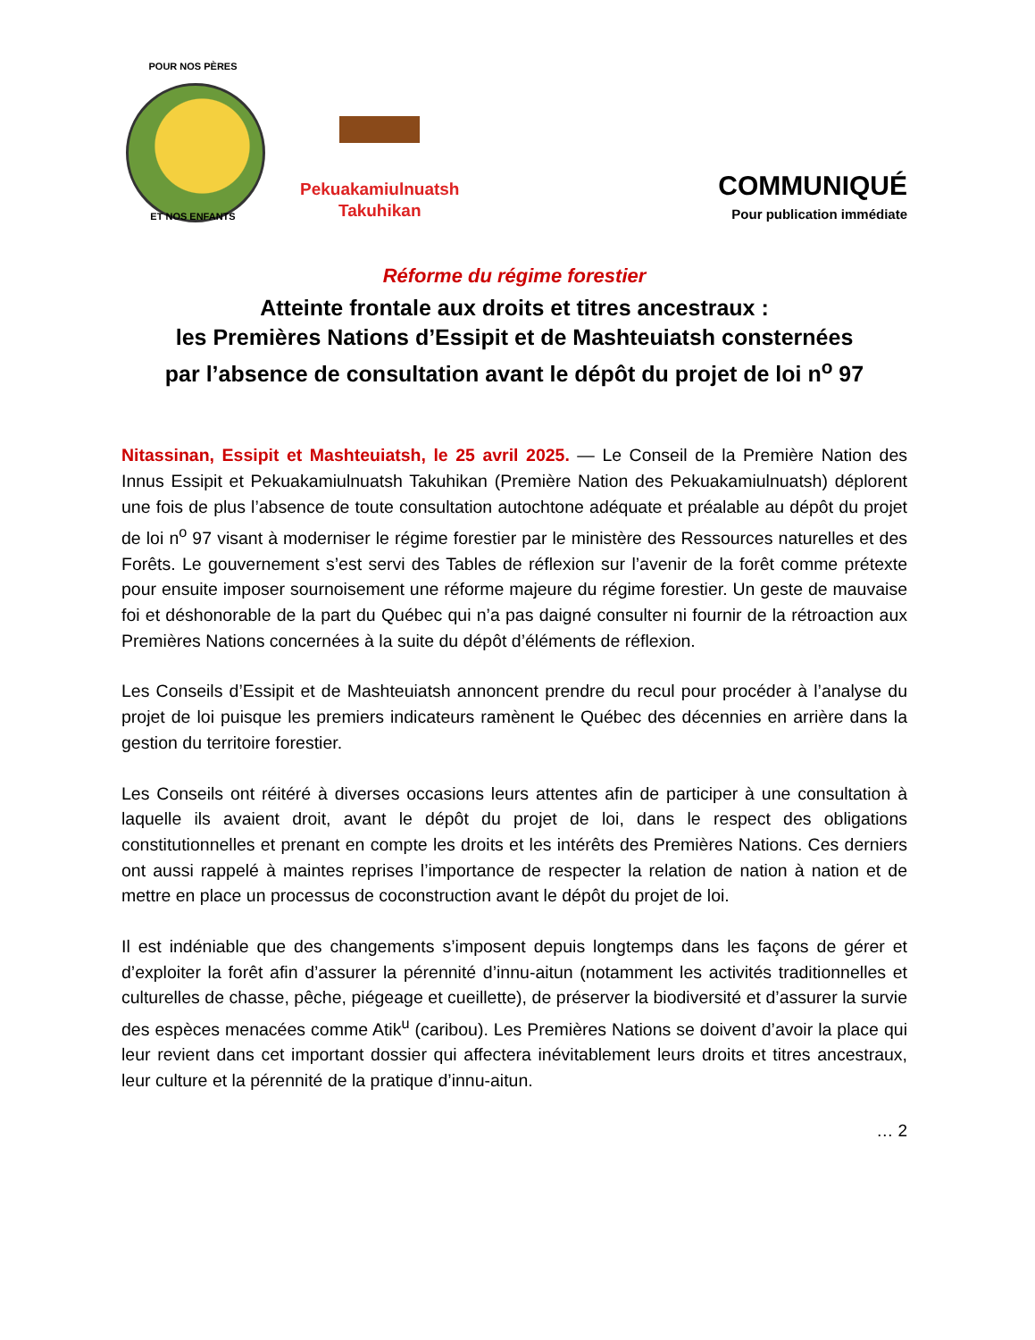POUR NOS PÈRES
ET NOS ENFANTS
Pekuakamiulnuatsh
Takuhikan
COMMUNIQUÉ
Pour publication immédiate
Réforme du régime forestier
Atteinte frontale aux droits et titres ancestraux :
les Premières Nations d’Essipit et de Mashteuiatsh consternées
par l’absence de consultation avant le dépôt du projet de loi n<sup>o</sup> 97
Nitassinan, Essipit et Mashteuiatsh, le 25 avril 2025. — Le Conseil de la Première Nation des Innus Essipit et Pekuakamiulnuatsh Takuhikan (Première Nation des Pekuakamiulnuatsh) déplorent une fois de plus l’absence de toute consultation autochtone adéquate et préalable au dépôt du projet de loi n<sup>o</sup> 97 visant à moderniser le régime forestier par le ministère des Ressources naturelles et des Forêts. Le gouvernement s’est servi des Tables de réflexion sur l’avenir de la forêt comme prétexte pour ensuite imposer sournoisement une réforme majeure du régime forestier. Un geste de mauvaise foi et déshonorable de la part du Québec qui n’a pas daigné consulter ni fournir de la rétroaction aux Premières Nations concernées à la suite du dépôt d’éléments de réflexion.
Les Conseils d’Essipit et de Mashteuiatsh annoncent prendre du recul pour procéder à l’analyse du projet de loi puisque les premiers indicateurs ramènent le Québec des décennies en arrière dans la gestion du territoire forestier.
Les Conseils ont réitéré à diverses occasions leurs attentes afin de participer à une consultation à laquelle ils avaient droit, avant le dépôt du projet de loi, dans le respect des obligations constitutionnelles et prenant en compte les droits et les intérêts des Premières Nations. Ces derniers ont aussi rappelé à maintes reprises l’importance de respecter la relation de nation à nation et de mettre en place un processus de coconstruction avant le dépôt du projet de loi.
Il est indéniable que des changements s’imposent depuis longtemps dans les façons de gérer et d’exploiter la forêt afin d’assurer la pérennité d’innu-aitun (notamment les activités traditionnelles et culturelles de chasse, pêche, piégeage et cueillette), de préserver la biodiversité et d’assurer la survie des espèces menacées comme Atik<sup>u</sup> (caribou). Les Premières Nations se doivent d’avoir la place qui leur revient dans cet important dossier qui affectera inévitablement leurs droits et titres ancestraux, leur culture et la pérennité de la pratique d’innu-aitun.
… 2